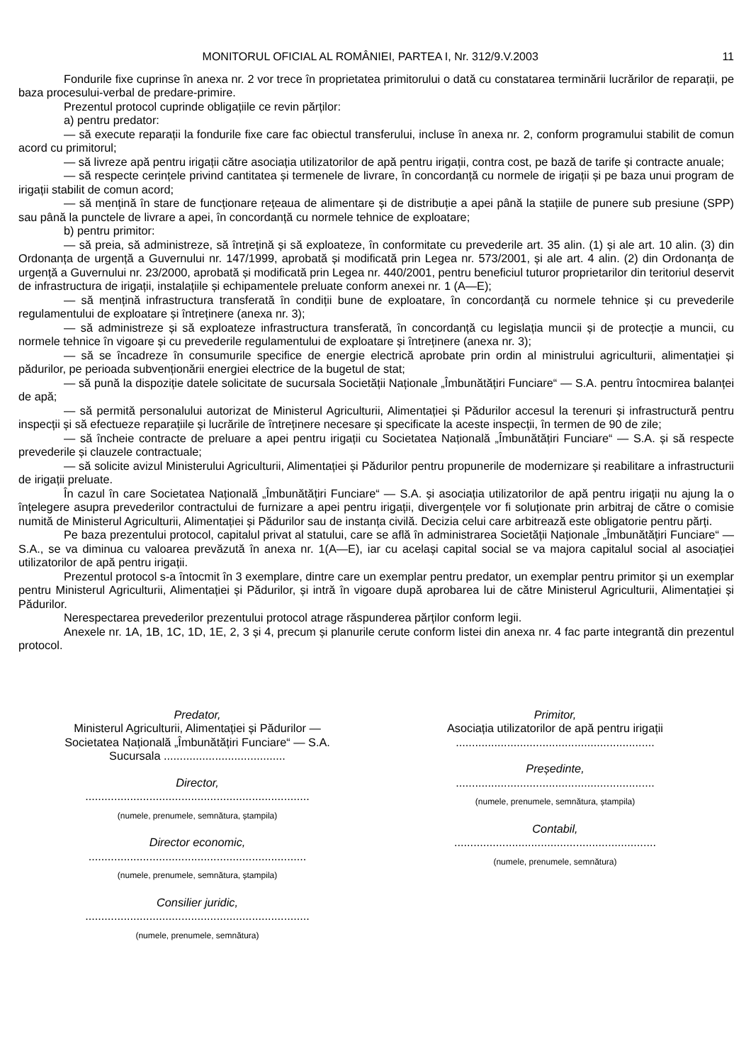MONITORUL OFICIAL AL ROMÂNIEI, PARTEA I, Nr. 312/9.V.2003 11
Fondurile fixe cuprinse în anexa nr. 2 vor trece în proprietatea primitorului o dată cu constatarea terminării lucrărilor de reparații, pe baza procesului-verbal de predare-primire.
Prezentul protocol cuprinde obligațiile ce revin părților:
a) pentru predator:
— să execute reparații la fondurile fixe care fac obiectul transferului, incluse în anexa nr. 2, conform programului stabilit de comun acord cu primitorul;
— să livreze apă pentru irigații către asociația utilizatorilor de apă pentru irigații, contra cost, pe bază de tarife și contracte anuale;
— să respecte cerințele privind cantitatea și termenele de livrare, în concordanță cu normele de irigații și pe baza unui program de irigații stabilit de comun acord;
— să mențină în stare de funcționare rețeaua de alimentare și de distribuție a apei până la stațiile de punere sub presiune (SPP) sau până la punctele de livrare a apei, în concordanță cu normele tehnice de exploatare;
b) pentru primitor:
— să preia, să administreze, să întrețină și să exploateze, în conformitate cu prevederile art. 35 alin. (1) și ale art. 10 alin. (3) din Ordonanța de urgență a Guvernului nr. 147/1999, aprobată și modificată prin Legea nr. 573/2001, și ale art. 4 alin. (2) din Ordonanța de urgență a Guvernului nr. 23/2000, aprobată și modificată prin Legea nr. 440/2001, pentru beneficiul tuturor proprietarilor din teritoriul deservit de infrastructura de irigații, instalațiile și echipamentele preluate conform anexei nr. 1 (A—E);
— să mențină infrastructura transferată în condiții bune de exploatare, în concordanță cu normele tehnice și cu prevederile regulamentului de exploatare și întreținere (anexa nr. 3);
— să administreze și să exploateze infrastructura transferată, în concordanță cu legislația muncii și de protecție a muncii, cu normele tehnice în vigoare și cu prevederile regulamentului de exploatare și întreținere (anexa nr. 3);
— să se încadreze în consumurile specifice de energie electrică aprobate prin ordin al ministrului agriculturii, alimentației și pădurilor, pe perioada subvenționării energiei electrice de la bugetul de stat;
— să pună la dispoziție datele solicitate de sucursala Societății Naționale „Îmbunătățiri Funciare“ — S.A. pentru întocmirea balanței de apă;
— să permită personalului autorizat de Ministerul Agriculturii, Alimentației și Pădurilor accesul la terenuri și infrastructură pentru inspecții și să efectueze reparațiile și lucrările de întreținere necesare și specificate la aceste inspecții, în termen de 90 de zile;
— să încheie contracte de preluare a apei pentru irigații cu Societatea Națională „Îmbunătățiri Funciare“ — S.A. și să respecte prevederile și clauzele contractuale;
— să solicite avizul Ministerului Agriculturii, Alimentației și Pădurilor pentru propunerile de modernizare și reabilitare a infrastructurii de irigații preluate.
În cazul în care Societatea Națională „Îmbunătățiri Funciare“ — S.A. și asociația utilizatorilor de apă pentru irigații nu ajung la o înțelegere asupra prevederilor contractului de furnizare a apei pentru irigații, divergențele vor fi soluționate prin arbitraj de către o comisie numită de Ministerul Agriculturii, Alimentației și Pădurilor sau de instanța civilă. Decizia celui care arbitrează este obligatorie pentru părți.
Pe baza prezentului protocol, capitalul privat al statului, care se află în administrarea Societății Naționale „Îmbunătățiri Funciare“ — S.A., se va diminua cu valoarea prevăzută în anexa nr. 1(A—E), iar cu același capital social se va majora capitalul social al asociației utilizatorilor de apă pentru irigații.
Prezentul protocol s-a întocmit în 3 exemplare, dintre care un exemplar pentru predator, un exemplar pentru primitor și un exemplar pentru Ministerul Agriculturii, Alimentației și Pădurilor, și intră în vigoare după aprobarea lui de către Ministerul Agriculturii, Alimentației și Pădurilor.
Nerespectarea prevederilor prezentului protocol atrage răspunderea părților conform legii.
Anexele nr. 1A, 1B, 1C, 1D, 1E, 2, 3 și 4, precum și planurile cerute conform listei din anexa nr. 4 fac parte integrantă din prezentul protocol.
Predator,
Ministerul Agriculturii, Alimentației și Pădurilor —
Societatea Națională „Îmbunătățiri Funciare“ — S.A.
Sucursala ......................................
Director,
......................................................................
(numele, prenumele, semnătura, ștampila)
Director economic,
....................................................................
(numele, prenumele, semnătura, ștampila)
Consilier juridic,
......................................................................
(numele, prenumele, semnătura)
Primitor,
Asociația utilizatorilor de apă pentru irigații
..............................................................
Președinte,
..............................................................
(numele, prenumele, semnătura, ștampila)
Contabil,
...............................................................
(numele, prenumele, semnătura)